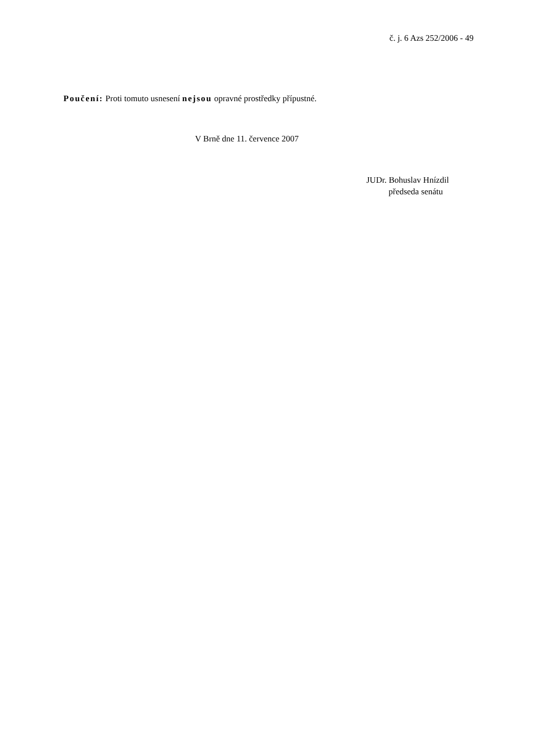č. j. 6 Azs 252/2006 - 49
Poučení: Proti tomuto usnesení nejsou opravné prostředky přípustné.
V Brně dne 11. července 2007
JUDr. Bohuslav Hnízdil
předseda senátu